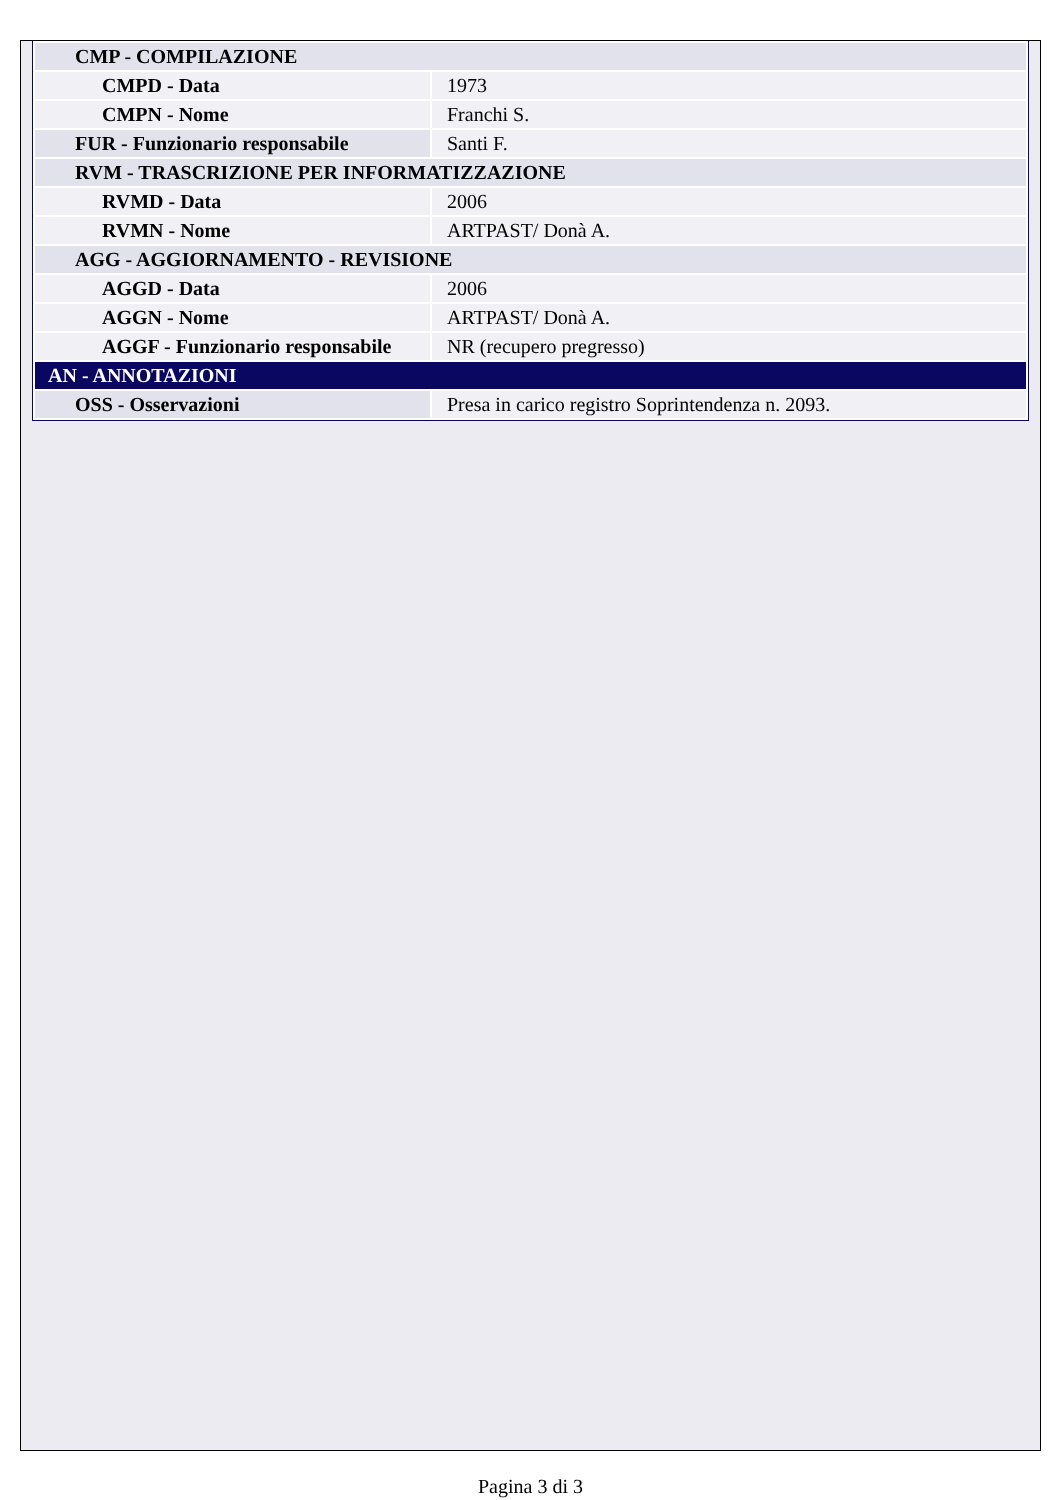| CMP - COMPILAZIONE | |
| CMPD - Data | 1973 |
| CMPN - Nome | Franchi S. |
| FUR - Funzionario responsabile | Santi F. |
| RVM - TRASCRIZIONE PER INFORMATIZZAZIONE | |
| RVMD - Data | 2006 |
| RVMN - Nome | ARTPAST/ Donà A. |
| AGG - AGGIORNAMENTO - REVISIONE | |
| AGGD - Data | 2006 |
| AGGN - Nome | ARTPAST/ Donà A. |
| AGGF - Funzionario responsabile | NR (recupero pregresso) |
| AN - ANNOTAZIONI | |
| OSS - Osservazioni | Presa in carico registro Soprintendenza n. 2093. |
Pagina 3 di 3